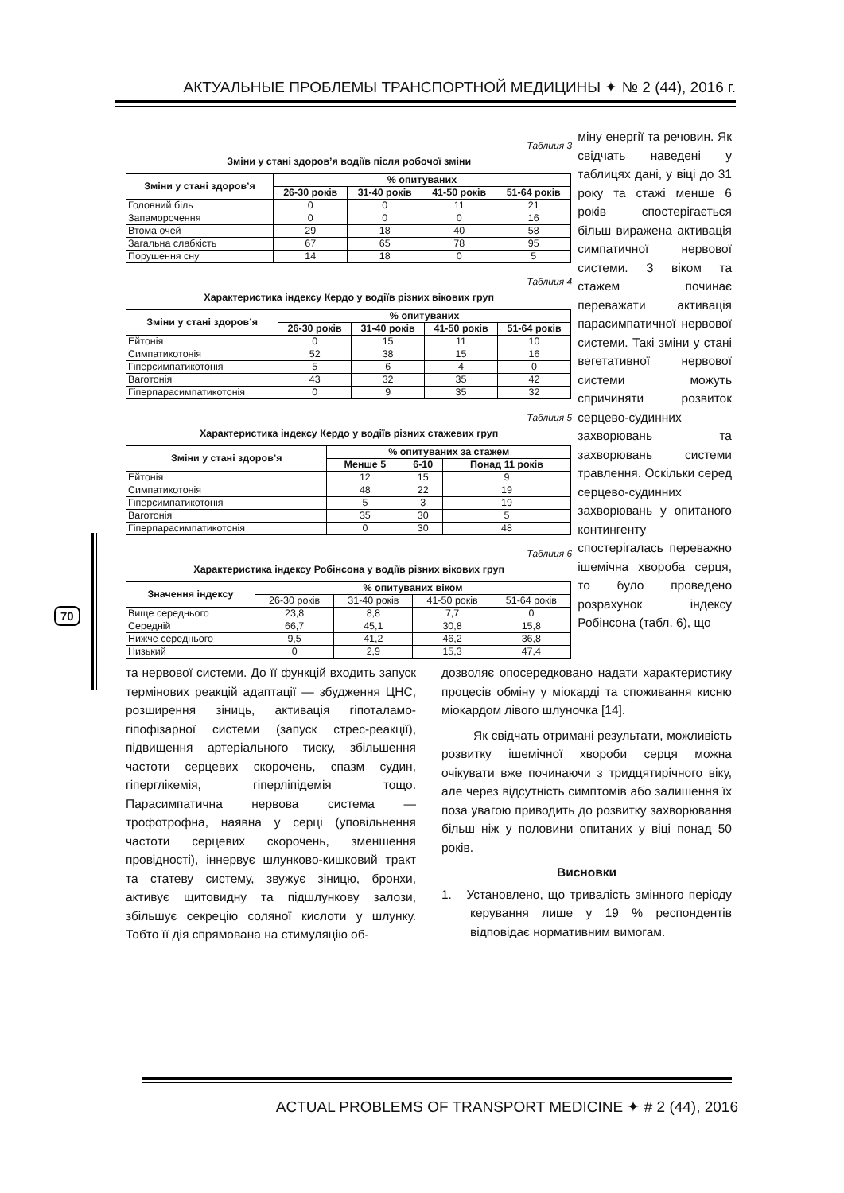АКТУАЛЬНЫЕ ПРОБЛЕМЫ ТРАНСПОРТНОЙ МЕДИЦИНЫ ✦ № 2 (44), 2016 г.
70
Таблиця 3
Зміни у стані здоров’я водіїв після робочої зміни
| Зміни у стані здоров’я | % опитуваних | | | |
| --- | --- | --- | --- | --- |
| | 26-30 років | 31-40 років | 41-50 років | 51-64 років |
| Головний біль | 0 | 0 | 11 | 21 |
| Запаморочення | 0 | 0 | 0 | 16 |
| Втома очей | 29 | 18 | 40 | 58 |
| Загальна слабкість | 67 | 65 | 78 | 95 |
| Порушення сну | 14 | 18 | 0 | 5 |
Таблиця 4
Характеристика індексу Кердо у водіїв різних вікових груп
| Зміни у стані здоров’я | % опитуваних | | | |
| --- | --- | --- | --- | --- |
| | 26-30 років | 31-40 років | 41-50 років | 51-64 років |
| Ейтонія | 0 | 15 | 11 | 10 |
| Симпатикотонія | 52 | 38 | 15 | 16 |
| Гіперсимпатикотонія | 5 | 6 | 4 | 0 |
| Ваготонія | 43 | 32 | 35 | 42 |
| Гіперпарасимпатикотонія | 0 | 9 | 35 | 32 |
Таблиця 5
Характеристика індексу Кердо у водіїв різних стажевих груп
| Зміни у стані здоров’я | % опитуваних за стажем | | |
| --- | --- | --- | --- |
| | Менше 5 | 6-10 | Понад 11 років |
| Ейтонія | 12 | 15 | 9 |
| Симпатикотонія | 48 | 22 | 19 |
| Гіперсимпатикотонія | 5 | 3 | 19 |
| Ваготонія | 35 | 30 | 5 |
| Гіперпарасимпатикотонія | 0 | 30 | 48 |
Таблиця 6
Характеристика індексу Робінсона у водіїв різних вікових груп
| Значення індексу | % опитуваних віком | | | |
| --- | --- | --- | --- | --- |
| | 26-30 років | 31-40 років | 41-50 років | 51-64 років |
| Вище середнього | 23,8 | 8,8 | 7,7 | 0 |
| Середній | 66,7 | 45,1 | 30,8 | 15,8 |
| Нижче середнього | 9,5 | 41,2 | 46,2 | 36,8 |
| Низький | 0 | 2,9 | 15,3 | 47,4 |
міну енергії та речовин. Як свідчать наведені у таблицях дані, у віці до 31 року та стажі менше 6 років спостерігається більш виражена активація симпатичної нервової системи. З віком та стажем починає переважати активація парасимпатичної нервової системи. Такі зміни у стані вегетативної нервової системи можуть спричиняти розвиток серцево-судинних захворювань та захворювань системи травлення. Оскільки серед серцево-судинних захворювань у опитаного контингенту спостерігалась переважно ішемічна хвороба серця, то було проведено розрахунок індексу Робінсона (табл. 6), що
та нервової системи. До її функцій входить запуск термінових реакцій адаптації — збудження ЦНС, розширення зіниць, активація гіпоталамо-гіпофізарної системи (запуск стрес-реакції), підвищення артеріального тиску, збільшення частоти серцевих скорочень, спазм судин, гіперглікемія, гіперліпідемія тощо. Парасимпатична нервова система — трофотрофна, наявна у серці (уповільнення частоти серцевих скорочень, зменшення провідності), іннервує шлунково-кишковий тракт та статеву систему, звужує зіницю, бронхи, активує щитовидну та підшлункову залози, збільшує секрецію соляної кислоти у шлунку. Тобто її дія спрямована на стимуляцію об-
дозволяє опосередковано надати характеристику процесів обміну у міокарді та споживання кисню міокардом лівого шлуночка [14].
Як свідчать отримані результати, можливість розвитку ішемічної хвороби серця можна очікувати вже починаючи з тридцятирічного віку, але через відсутність симптомів або залишення їх поза увагою приводить до розвитку захворювання більш ніж у половини опитаних у віці понад 50 років.
Висновки
1. Установлено, що тривалість змінного періоду керування лише у 19 % респондентів відповідає нормативним вимогам.
ACTUAL PROBLEMS OF TRANSPORT MEDICINE ✦ # 2 (44), 2016